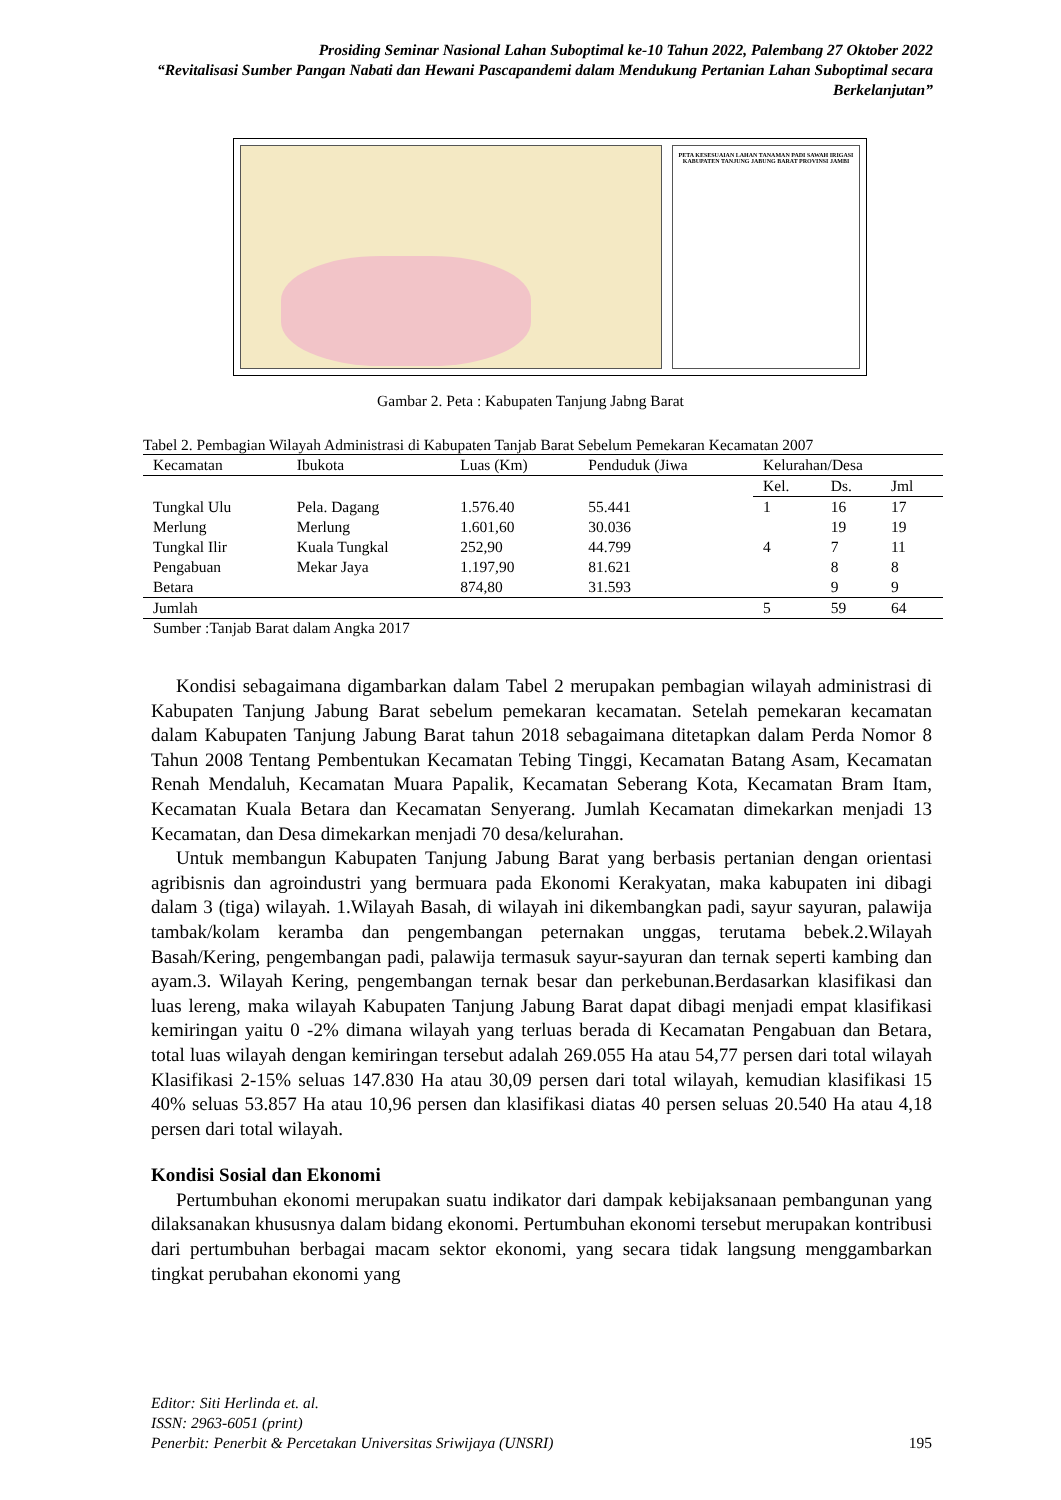Prosiding Seminar Nasional Lahan Suboptimal ke-10 Tahun 2022, Palembang 27 Oktober 2022
“Revitalisasi Sumber Pangan Nabati dan Hewani Pascapandemi dalam Mendukung Pertanian Lahan Suboptimal secara Berkelanjutan”
PETA KESESUAIAN LAHAN TANAMAN PADI SAWAH IRIGASI KABUPATEN TANJUNG JABUNG BARAT PROVINSI JAMBI
Gambar 2. Peta : Kabupaten Tanjung Jabng Barat
Tabel 2. Pembagian Wilayah Administrasi di Kabupaten Tanjab Barat Sebelum Pemekaran Kecamatan 2007
| Kecamatan | Ibukota | Luas (Km) | Penduduk (Jiwa | Kelurahan/Desa | | |
| --- | --- | --- | --- | --- | --- | --- |
| | | | | Kel. | Ds. | Jml |
| Tungkal Ulu | Pela. Dagang | 1.576.40 | 55.441 | 1 | 16 | 17 |
| Merlung | Merlung | 1.601,60 | 30.036 | | 19 | 19 |
| Tungkal Ilir | Kuala Tungkal | 252,90 | 44.799 | 4 | 7 | 11 |
| Pengabuan | Mekar Jaya | 1.197,90 | 81.621 | | 8 | 8 |
| Betara | | 874,80 | 31.593 | | 9 | 9 |
| Jumlah | | | | 5 | 59 | 64 |
Sumber :Tanjab Barat dalam Angka 2017
Kondisi sebagaimana digambarkan dalam Tabel 2 merupakan pembagian wilayah administrasi di Kabupaten Tanjung Jabung Barat sebelum pemekaran kecamatan. Setelah pemekaran kecamatan dalam Kabupaten Tanjung Jabung Barat tahun 2018 sebagaimana ditetapkan dalam Perda Nomor 8 Tahun 2008 Tentang Pembentukan Kecamatan Tebing Tinggi, Kecamatan Batang Asam, Kecamatan Renah Mendaluh, Kecamatan Muara Papalik, Kecamatan Seberang Kota, Kecamatan Bram Itam, Kecamatan Kuala Betara dan Kecamatan Senyerang. Jumlah Kecamatan dimekarkan menjadi 13 Kecamatan, dan Desa dimekarkan menjadi 70 desa/kelurahan.
Untuk membangun Kabupaten Tanjung Jabung Barat yang berbasis pertanian dengan orientasi agribisnis dan agroindustri yang bermuara pada Ekonomi Kerakyatan, maka kabupaten ini dibagi dalam 3 (tiga) wilayah. 1.Wilayah Basah, di wilayah ini dikembangkan padi, sayur sayuran, palawija tambak/kolam keramba dan pengembangan peternakan unggas, terutama bebek.2.Wilayah Basah/Kering, pengembangan padi, palawija termasuk sayur-sayuran dan ternak seperti kambing dan ayam.3. Wilayah Kering, pengembangan ternak besar dan perkebunan.Berdasarkan klasifikasi dan luas lereng, maka wilayah Kabupaten Tanjung Jabung Barat dapat dibagi menjadi empat klasifikasi kemiringan yaitu 0 -2% dimana wilayah yang terluas berada di Kecamatan Pengabuan dan Betara, total luas wilayah dengan kemiringan tersebut adalah 269.055 Ha atau 54,77 persen dari total wilayah Klasifikasi 2-15% seluas 147.830 Ha atau 30,09 persen dari total wilayah, kemudian klasifikasi 15 40% seluas 53.857 Ha atau 10,96 persen dan klasifikasi diatas 40 persen seluas 20.540 Ha atau 4,18 persen dari total wilayah.
Kondisi Sosial dan Ekonomi
Pertumbuhan ekonomi merupakan suatu indikator dari dampak kebijaksanaan pembangunan yang dilaksanakan khususnya dalam bidang ekonomi. Pertumbuhan ekonomi tersebut merupakan kontribusi dari pertumbuhan berbagai macam sektor ekonomi, yang secara tidak langsung menggambarkan tingkat perubahan ekonomi yang
Editor: Siti Herlinda et. al.
ISSN: 2963-6051 (print)
Penerbit: Penerbit & Percetakan Universitas Sriwijaya (UNSRI) 195